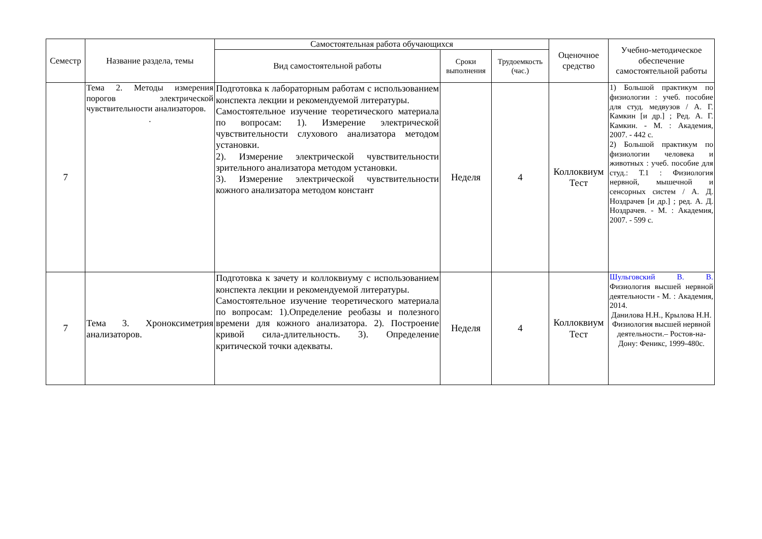| Семестр | Название раздела, темы | Самостоятельная работа обучающихся | | | Оценочное средство | Учебно-методическое обеспечение самостоятельной работы |
| --- | --- | --- | --- | --- | --- | --- |
| | | Вид самостоятельной работы | Сроки выполнения | Трудоемкость (час.) | | |
| 7 | Тема 2. Методы измерения порогов электрической чувствительности анализаторов. . | Подготовка к лабораторным работам с использованием конспекта лекции и рекомендуемой литературы. Самостоятельное изучение теоретического материала по вопросам: 1). Измерение электрической чувствительности слухового анализатора методом установки. 2). Измерение электрической чувствительности зрительного анализатора методом установки. 3). Измерение электрической чувствительности кожного анализатора методом констант | Неделя | 4 | Коллоквиум Тест | 1) Большой практикум по физиологии : учеб. пособие для студ. медвузов / А. Г. Камкин [и др.] ; Ред. А. Г. Камкин. - М. : Академия, 2007. - 442 с. 2) Большой практикум по физиологии человека и животных : учеб. пособие для студ.: Т.1 : Физиология нервной, мышечной и сенсорных систем / А. Д. Ноздрачев [и др.] ; ред. А. Д. Ноздрачев. - М. : Академия, 2007. - 599 с. |
| 7 | Тема 3. Хроноксиметрия анализаторов. | Подготовка к зачету и коллоквиуму с использованием конспекта лекции и рекомендуемой литературы. Самостоятельное изучение теоретического материала по вопросам: 1).Определение реобазы и полезного времени для кожного анализатора. 2). Построение кривой сила-длительность. 3). Определение критической точки адекваты. | Неделя | 4 | Коллоквиум Тест | Шульговский В. В. Физиология высшей нервной деятельности - М. : Академия, 2014. Данилова Н.Н., Крылова Н.Н. Физиология высшей нервной деятельности.– Ростов-на-Дону: Феникс, 1999-480с. |